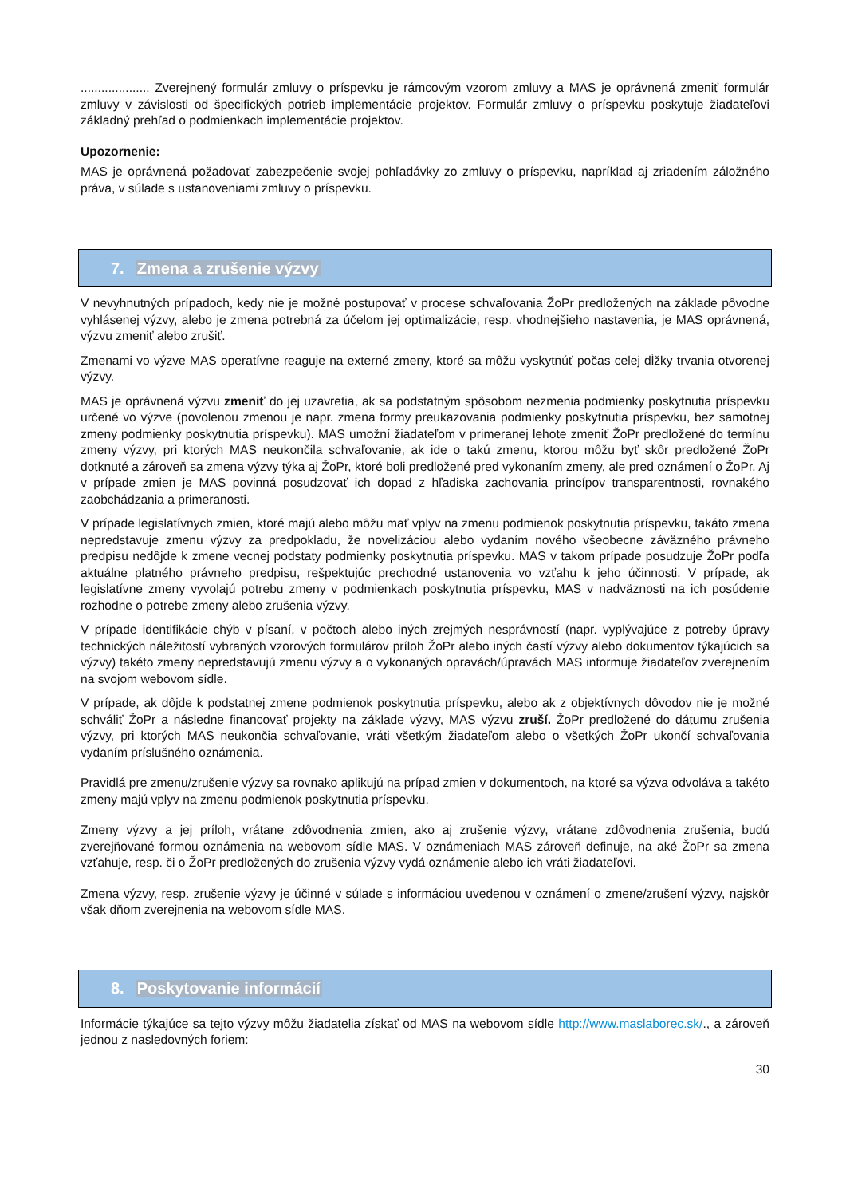.................... Zverejnený formulár zmluvy o príspevku je rámcovým vzorom zmluvy a MAS je oprávnená zmeniť formulár zmluvy v závislosti od špecifických potrieb implementácie projektov. Formulár zmluvy o príspevku poskytuje žiadateľovi základný prehľad o podmienkach implementácie projektov.
Upozornenie:
MAS je oprávnená požadovať zabezpečenie svojej pohľadávky zo zmluvy o príspevku, napríklad aj zriadením záložného práva, v súlade s ustanoveniami zmluvy o príspevku.
7. Zmena a zrušenie výzvy
V nevyhnutných prípadoch, kedy nie je možné postupovať v procese schvaľovania ŽoPr predložených na základe pôvodne vyhlásenej výzvy, alebo je zmena potrebná za účelom jej optimalizácie, resp. vhodnejšieho nastavenia, je MAS oprávnená, výzvu zmeniť alebo zrušiť.
Zmenami vo výzve MAS operatívne reaguje na externé zmeny, ktoré sa môžu vyskytnúť počas celej dĺžky trvania otvorenej výzvy.
MAS je oprávnená výzvu zmeniť do jej uzavretia, ak sa podstatným spôsobom nezmenia podmienky poskytnutia príspevku určené vo výzve (povolenou zmenou je napr. zmena formy preukazovania podmienky poskytnutia príspevku, bez samotnej zmeny podmienky poskytnutia príspevku). MAS umožní žiadateľom v primeranej lehote zmeniť ŽoPr predložené do termínu zmeny výzvy, pri ktorých MAS neukončila schvaľovanie, ak ide o takú zmenu, ktorou môžu byť skôr predložené ŽoPr dotknuté a zároveň sa zmena výzvy týka aj ŽoPr, ktoré boli predložené pred vykonaním zmeny, ale pred oznámení o ŽoPr. Aj v prípade zmien je MAS povinná posudzovať ich dopad z hľadiska zachovania princípov transparentnosti, rovnakého zaobchádzania a primeranosti.
V prípade legislatívnych zmien, ktoré majú alebo môžu mať vplyv na zmenu podmienok poskytnutia príspevku, takáto zmena nepredstavuje zmenu výzvy za predpokladu, že novelizáciou alebo vydaním nového všeobecne záväzného právneho predpisu nedôjde k zmene vecnej podstaty podmienky poskytnutia príspevku. MAS v takom prípade posudzuje ŽoPr podľa aktuálne platného právneho predpisu, rešpektujúc prechodné ustanovenia vo vzťahu k jeho účinnosti. V prípade, ak legislatívne zmeny vyvolajú potrebu zmeny v podmienkach poskytnutia príspevku, MAS v nadväznosti na ich posúdenie rozhodne o potrebe zmeny alebo zrušenia výzvy.
V prípade identifikácie chýb v písaní, v počtoch alebo iných zrejmých nesprávností (napr. vyplývajúce z potreby úpravy technických náležitostí vybraných vzorových formulárov príloh ŽoPr alebo iných častí výzvy alebo dokumentov týkajúcich sa výzvy) takéto zmeny nepredstavujú zmenu výzvy a o vykonaných opravách/úpravách MAS informuje žiadateľov zverejnením na svojom webovom sídle.
V prípade, ak dôjde k podstatnej zmene podmienok poskytnutia príspevku, alebo ak z objektívnych dôvodov nie je možné schváliť ŽoPr a následne financovať projekty na základe výzvy, MAS výzvu zruší. ŽoPr predložené do dátumu zrušenia výzvy, pri ktorých MAS neukončia schvaľovanie, vráti všetkým žiadateľom alebo o všetkých ŽoPr ukončí schvaľovania vydaním príslušného oznámenia.
Pravidlá pre zmenu/zrušenie výzvy sa rovnako aplikujú na prípad zmien v dokumentoch, na ktoré sa výzva odvoláva a takéto zmeny majú vplyv na zmenu podmienok poskytnutia príspevku.
Zmeny výzvy a jej príloh, vrátane zdôvodnenia zmien, ako aj zrušenie výzvy, vrátane zdôvodnenia zrušenia, budú zverejňované formou oznámenia na webovom sídle MAS. V oznámeniach MAS zároveň definuje, na aké ŽoPr sa zmena vzťahuje, resp. či o ŽoPr predložených do zrušenia výzvy vydá oznámenie alebo ich vráti žiadateľovi.
Zmena výzvy, resp. zrušenie výzvy je účinné v súlade s informáciou uvedenou v oznámení o zmene/zrušení výzvy, najskôr však dňom zverejnenia na webovom sídle MAS.
8. Poskytovanie informácií
Informácie týkajúce sa tejto výzvy môžu žiadatelia získať od MAS na webovom sídle http://www.maslaborec.sk/., a zároveň jednou z nasledovných foriem:
30